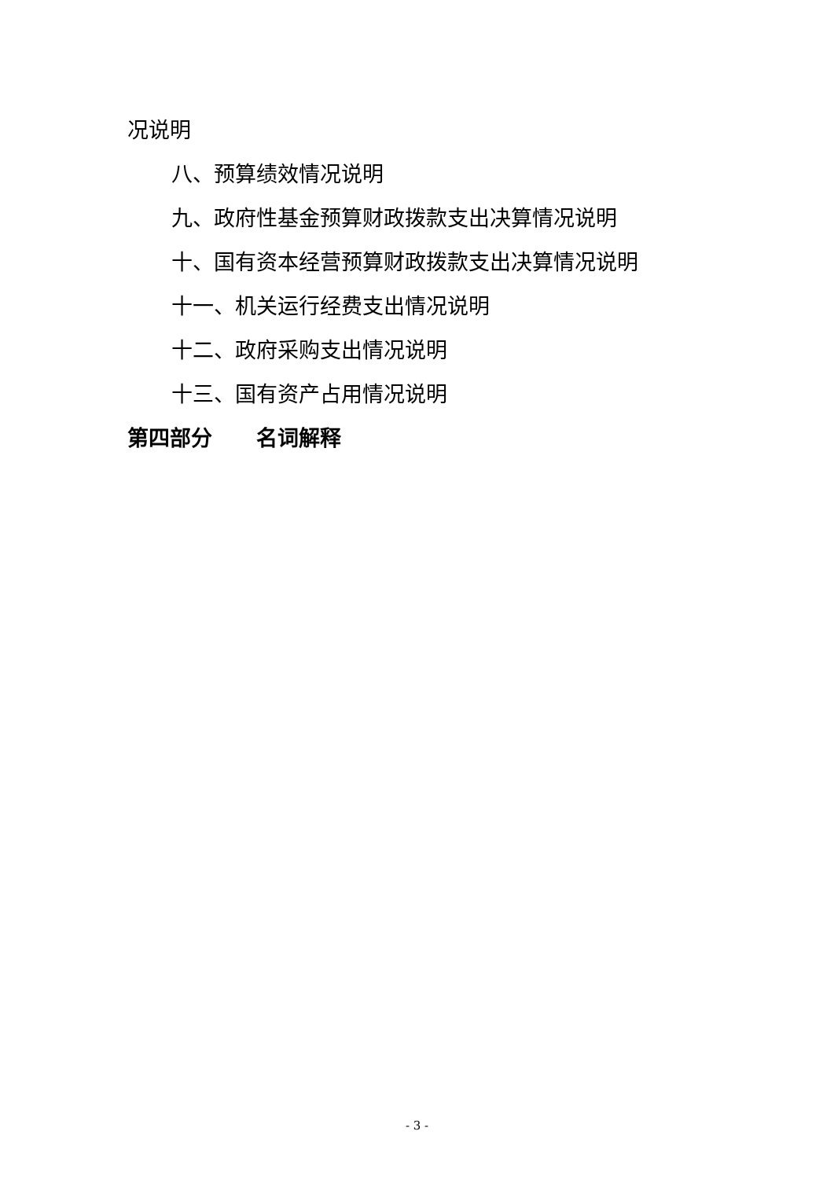况说明
八、预算绩效情况说明
九、政府性基金预算财政拨款支出决算情况说明
十、国有资本经营预算财政拨款支出决算情况说明
十一、机关运行经费支出情况说明
十二、政府采购支出情况说明
十三、国有资产占用情况说明
第四部分 名词解释
- 3 -